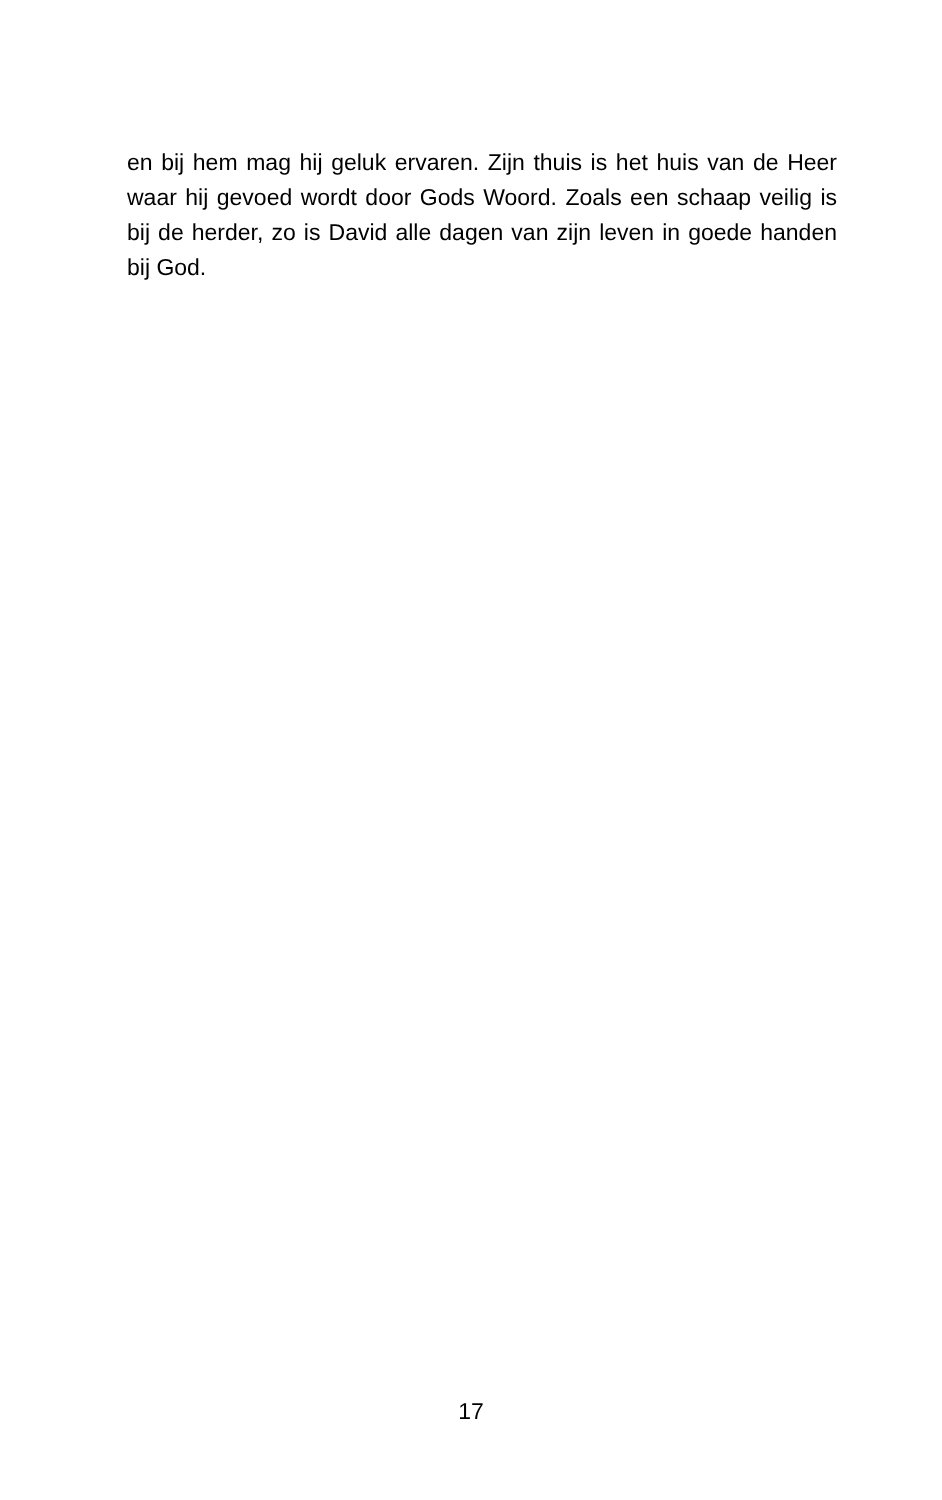en bij hem mag hij geluk ervaren. Zijn thuis is het huis van de Heer waar hij gevoed wordt door Gods Woord. Zoals een schaap veilig is bij de herder, zo is David alle dagen van zijn leven in goede handen bij God.
17